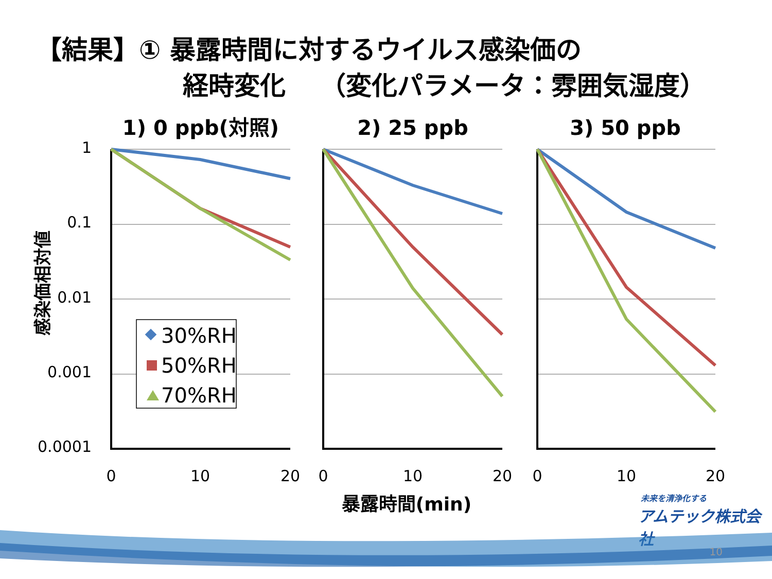【結果】① 暴露時間に対するウイルス感染価の
経時変化　 （変化パラメータ：雰囲気湿度）
1) 0 ppb(対照)
2) 25 ppb
3) 50 ppb
1
0.1
0.01
0.001
0.0001
感染価相対値
0
10
20
0
10
20
0
10
20
暴露時間(min)
30%RH
50%RH
70%RH
未来を清浄化する
アムテック株式会社
10